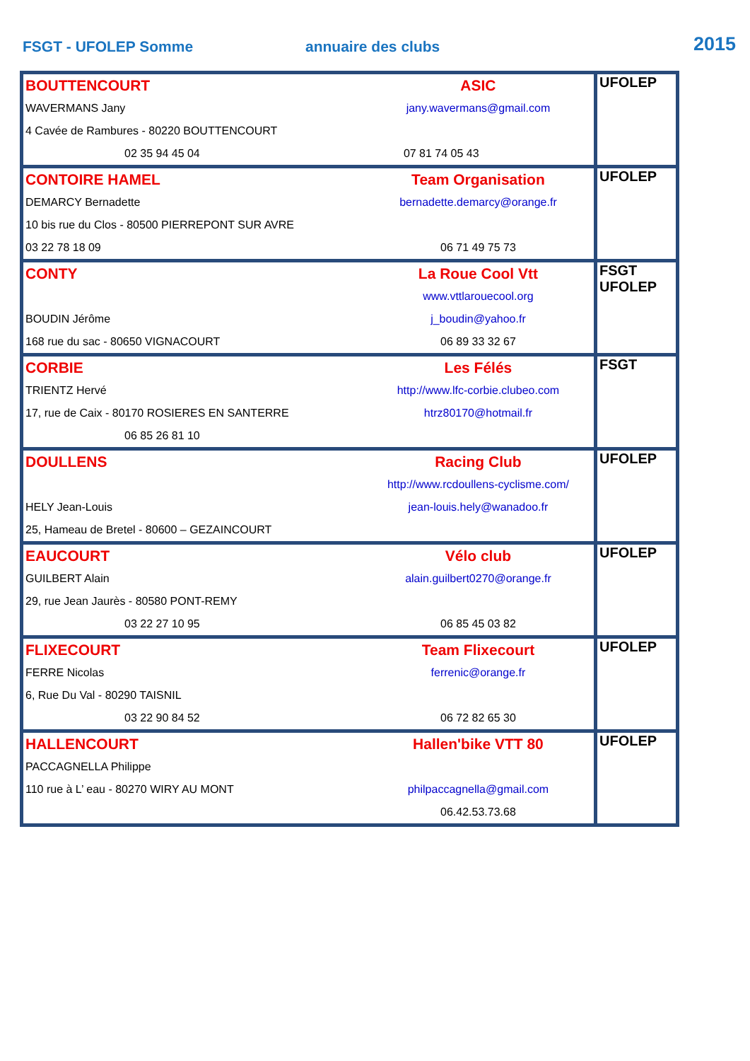FSGT - UFOLEP Somme annuaire des clubs 2015
| BOUTTENCOURT WAVERMANS Jany 4 Cavée de Rambures - 80220 BOUTTENCOURT 02 35 94 45 04 | ASIC jany.wavermans@gmail.com 07 81 74 05 43 | UFOLEP |
| CONTOIRE HAMEL DEMARCY Bernadette 10 bis rue du Clos - 80500 PIERREPONT SUR AVRE 03 22 78 18 09 | Team Organisation bernadette.demarcy@orange.fr 06 71 49 75 73 | UFOLEP |
| CONTY BOUDIN Jérôme 168 rue du sac - 80650 VIGNACOURT | La Roue Cool Vtt www.vttlarouecool.org j_boudin@yahoo.fr 06 89 33 32 67 | FSGT UFOLEP |
| CORBIE TRIENTZ Hervé 17, rue de Caix - 80170 ROSIERES EN SANTERRE 06 85 26 81 10 | Les Félés http://www.lfc-corbie.clubeo.com htrz80170@hotmail.fr | FSGT |
| DOULLENS HELY Jean-Louis 25, Hameau de Bretel - 80600 – GEZAINCOURT | Racing Club http://www.rcdoullens-cyclisme.com/ jean-louis.hely@wanadoo.fr | UFOLEP |
| EAUCOURT GUILBERT Alain 29, rue Jean Jaurès - 80580 PONT-REMY 03 22 27 10 95 | Vélo club alain.guilbert0270@orange.fr 06 85 45 03 82 | UFOLEP |
| FLIXECOURT FERRE Nicolas 6, Rue Du Val - 80290 TAISNIL 03 22 90 84 52 | Team Flixecourt ferrenic@orange.fr 06 72 82 65 30 | UFOLEP |
| HALLENCOURT PACCAGNELLA Philippe 110 rue à L’ eau - 80270 WIRY AU MONT | Hallen'bike VTT 80 philpaccagnella@gmail.com 06.42.53.73.68 | UFOLEP |